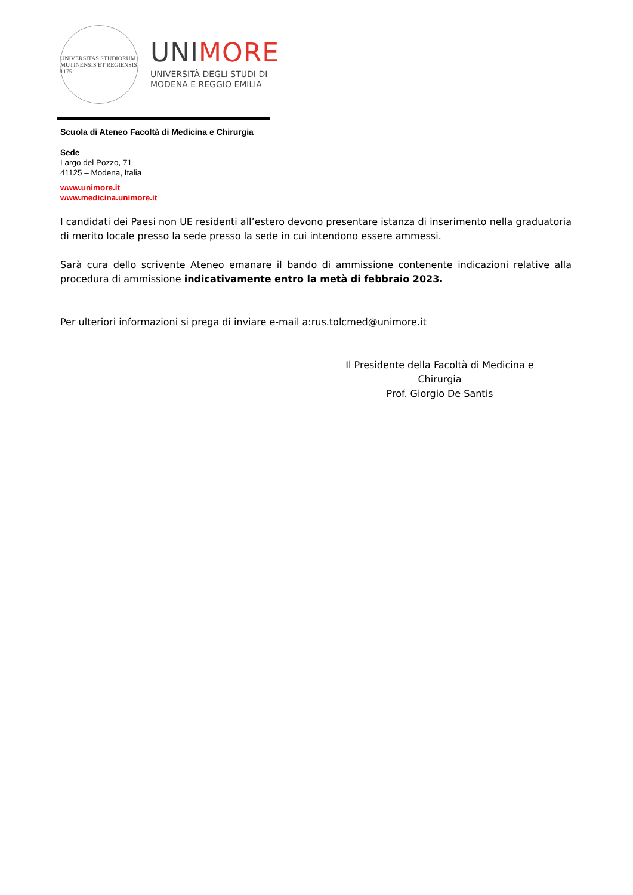UNIVERSITAS STUDIORUM MUTINENSIS ET REGIENSIS 1175
UNIMORE
UNIVERSITÀ DEGLI STUDI DI
MODENA E REGGIO EMILIA
Scuola di Ateneo Facoltà di Medicina e Chirurgia
Sede
Largo del Pozzo, 71
41125 – Modena, Italia
www.unimore.it
www.medicina.unimore.it
I candidati dei Paesi non UE residenti all’estero devono presentare istanza di inserimento nella graduatoria di merito locale presso la sede presso la sede in cui intendono essere ammessi.
Sarà cura dello scrivente Ateneo emanare il bando di ammissione contenente indicazioni relative alla procedura di ammissione indicativamente entro la metà di febbraio 2023.
Per ulteriori informazioni si prega di inviare e-mail a:rus.tolcmed@unimore.it
Il Presidente della Facoltà di Medicina e Chirurgia
Prof. Giorgio De Santis